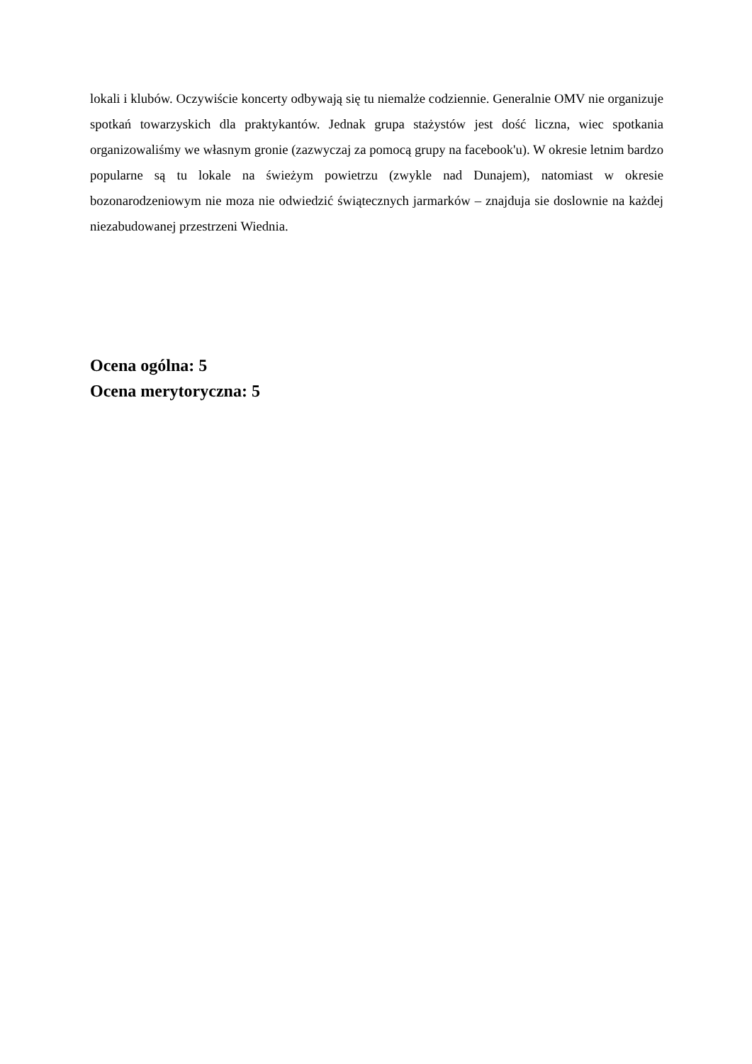lokali i klubów. Oczywiście koncerty odbywają się tu niemalże codziennie. Generalnie OMV nie organizuje spotkań towarzyskich dla praktykantów. Jednak grupa stażystów jest dość liczna, wiec spotkania organizowaliśmy we własnym gronie (zazwyczaj za pomocą grupy na facebook'u). W okresie letnim bardzo popularne są tu lokale na świeżym powietrzu (zwykle nad Dunajem), natomiast w okresie bozonarodzeniowym nie moza nie odwiedzić świątecznych jarmarków – znajduja sie doslownie na każdej niezabudowanej przestrzeni Wiednia.
Ocena ogólna: 5
Ocena merytoryczna: 5